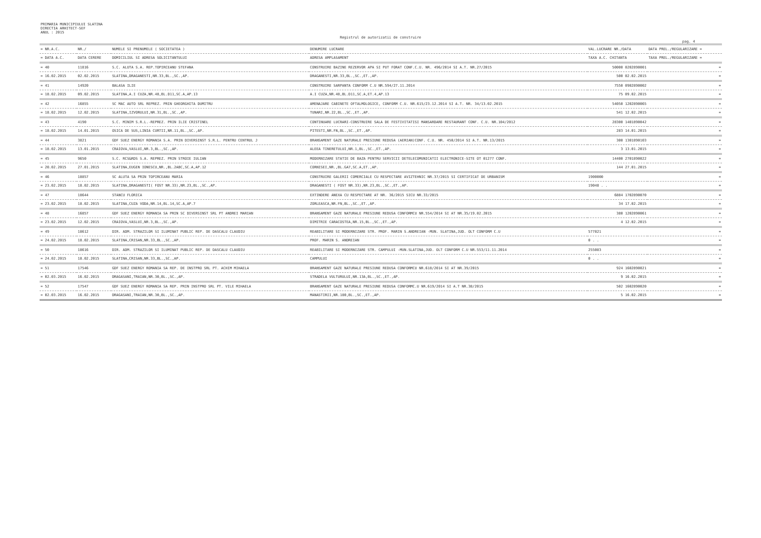PRIMARIA MUNICIPIULUI SLATINA
DIRECTIA ARHITECT-SEF
ANUL : 2015
Registrul de autorizatii de construire
pag. 4
| = NR.A.C. | NR./ | NUMELE SI PRENUMELE ( SOCIETATEA ) | DENUMIRE LUCRARE | VAL.LUCRARE NR./DATA | DATA PREL./REGULARIZARE = |
| --- | --- | --- | --- | --- | --- |
| = DATA A.C. | DATA CERERE | DOMICILIUL SI ADRESA SOLICITANTULUI | ADRESA AMPLASAMENT | TAXA A.C. CHITANTA | TAXA PREL./REGULARIZARE = |
| = 40 | 11816 | S.C. ALUTA S.A. REP.TOPIRCEANU STEFANA | CONSTRUIRE BAZINE REZERVOR APA SI PUT FORAT CONF.C.U. NR. 496/2014 SI A.T. NR.27/2015 | 50000 0202890001 | = |
| = 16.02.2015 | 02.02.2015 | SLATINA,DRAGANESTI,NR.33,BL.,SC.,AP. | DRAGANESTI,NR.33,BL.,SC.,ET.,AP. | 500 02.02.2015 | = |
| = 41 | 14920 | BALASA ILIE | CONSTRUIRE SARPANTA CONFORM C.U NR.594/27.11.2014 | 7550 0902890002 | = |
| = 18.02.2015 | 09.02.2015 | SLATINA,A.I CUZA,NR.48,BL.D11,SC.A,AP.13 | A.I CUZA,NR.48,BL.D11,SC.A,ET.4,AP.13 | 75 09.02.2015 | = |
| = 42 | 16855 | SC MAC AUTO SRL REPREZ. PRIN GHEORGHITA DUMITRU | AMENAJARE CABINETE OFTALMOLOGICE, CONFORM C.U. NR.615/23.12.2014 SI A.T. NR. 34/13.02.2015 | 54050 1202890065 | = |
| = 18.02.2015 | 12.02.2015 | SLATINA,IZVORULUI,NR.31,BL.,SC.,AP. | TUNARI,NR.22,BL.,SC.,ET.,AP. | 541 12.02.2015 | = |
| = 43 | 4190 | S.C. MINIM S.R.L.-REPREZ. PRIN ILIE CRISTINEL | CONTINUARE LUCRARI-CONSTRUIRE SALA DE FESTIVITATISI MANSARDARE RESTAURANT CONF. C.U. NR.104/2012 | 28300 1401890042 | = |
| = 18.02.2015 | 14.01.2015 | OSICA DE SUS,LINIA CURTII,NR.11,BL.,SC.,AP. | PITESTI,NR.FN,BL.,SC.,ET.,AP. | 283 14.01.2015 | = |
| = 44 | 3821 | GDF SUEZ ENERGY ROMANIA S.A. PRIN DIVERSINST S.R.L. PENTRU CENTRUL J | BRANSAMENT GAZE NATURALE PRESIUNE REDUSA (AERIAN)CONF. C.U. NR. 450/2014 SI A.T. NR.13/2015 | 300 1301890103 | = |
| = 18.02.2015 | 13.01.2015 | CRAIOVA,VASLUI,NR.3,BL.,SC.,AP. | ALEEA TINERETULUI,NR.1,BL.,SC.,ET.,AP. | 3 13.01.2015 | = |
| = 45 | 9650 | S.C. RCS&RDS S.A. REPREZ. PRIN STROIE IULIAN | MODERNIZARE STATIE DE BAZA PENTRU SERVICII DETELECOMUNICATII ELECTRONICE-SITE OT 01277 CONF. | 14400 2701890022 | = |
| = 20.02.2015 | 27.01.2015 | SLATINA,EUGEN IONESCU,NR.,BL.2ABC,SC.A,AP.12 | CORNISEI,NR.,BL.GA7,SC.A,ET.,AP. | 144 27.01.2015 | = |
| = 46 | 18857 | SC ALUTA SA PRIN TOPIRCEANU MARIA | CONSTRUIRE GALERII COMERCIALE CU RESPECTARE AVIZTEHNIC NR.37/2015 SI CERTIFICAT DE URBANISM | 1900000 | = |
| = 23.02.2015 | 18.02.2015 | SLATINA,DRAGANESTI( FOST NR.33),NR.23,BL.,SC.,AP. | DRAGANESTI ( FOST NR.33),NR.23,BL.,SC.,ET.,AP. | 19048 . . | = |
| = 47 | 18644 | STANCU FLORICA | EXTINDERE ANEXA CU RESPECTARE AT NR. 36/2015 SICU NR.33/2015 | 6884 1702890070 | = |
| = 23.02.2015 | 18.02.2015 | SLATINA,CUZA VODA,NR.14,BL.14,SC.A,AP.7 | ZORLEASCA,NR.FN,BL.,SC.,ET.,AP. | 34 17.02.2015 | = |
| = 48 | 16857 | GDF SUEZ ENERGY ROMANIA SA PRIN SC DIVERSINST SRL PT ANDREI MARIAN | BRANSAMENT GAZE NATURALE PRESIUNE REDUSA CONFORMCU NR.554/2014 SI AT NR.35/19.02.2015 | 380 1202890061 | = |
| = 23.02.2015 | 12.02.2015 | CRAIOVA,VASLUI,NR.3,BL.,SC.,AP. | DIMITRIE CARACOSTEA,NR.15,BL.,SC.,ET.,AP. | 4 12.02.2015 | = |
| = 49 | 18612 | DIR. ADM. STRAZILOR SI ILUMINAT PUBLIC REP. DE DASCALU CLAUDIU | REABILITARE SI MODERNIZARE STR. PROF. MARIN S.ANDREIAN -MUN. SLATINA,JUD. OLT CONFORM C.U | 577821 | = |
| = 24.02.2015 | 18.02.2015 | SLATINA,CRISAN,NR.33,BL.,SC.,AP. | PROF. MARIN S. ANDREIAN | 0 . . | = |
| = 50 | 18616 | DIR. ADM. STRAZILOR SI ILUMINAT PUBLIC REP. DE DASCALU CLAUDIU | REABILITARE SI MODERNIZARE STR. CAMPULUI -MUN.SLATINA,JUD. OLT CONFORM C.U NR.553/11.11.2014 | 255083 | = |
| = 24.02.2015 | 18.02.2015 | SLATINA,CRISAN,NR.33,BL.,SC.,AP. | CAMPULUI | 0 . . | = |
| = 51 | 17546 | GDF SUEZ ENERGY ROMANIA SA REP. DE INSTPRO SRL PT. ACHIM MIHAELA | BRANSAMENT GAZE NATURALE PRESIUNE REDUSA CONFORMCU NR.618/2014 SI AT NR.39/2015 | 924 1602890021 | = |
| = 02.03.2015 | 16.02.2015 | DRAGASANI,TRAIAN,NR.30,BL.,SC.,AP. | STRADELA VULTURULUI,NR.13A,BL.,SC.,ET.,AP. | 9 16.02.2015 | = |
| = 52 | 17547 | GDF SUEZ ENERGY ROMANIA SA REP. PRIN INSTPRO SRL PT. VILE MIHAELA | BRANSAMENT GAZE NATURALE PRESIUNE REDUSA CONFORMC.U NR.619/2014 SI A.T NR.38/2015 | 502 1602890020 | = |
| = 02.03.2015 | 16.02.2015 | DRAGASANI,TRAIAN,NR.30,BL.,SC.,AP. | MANASTIRII,NR.180,BL.,SC.,ET.,AP. | 5 16.02.2015 | = |